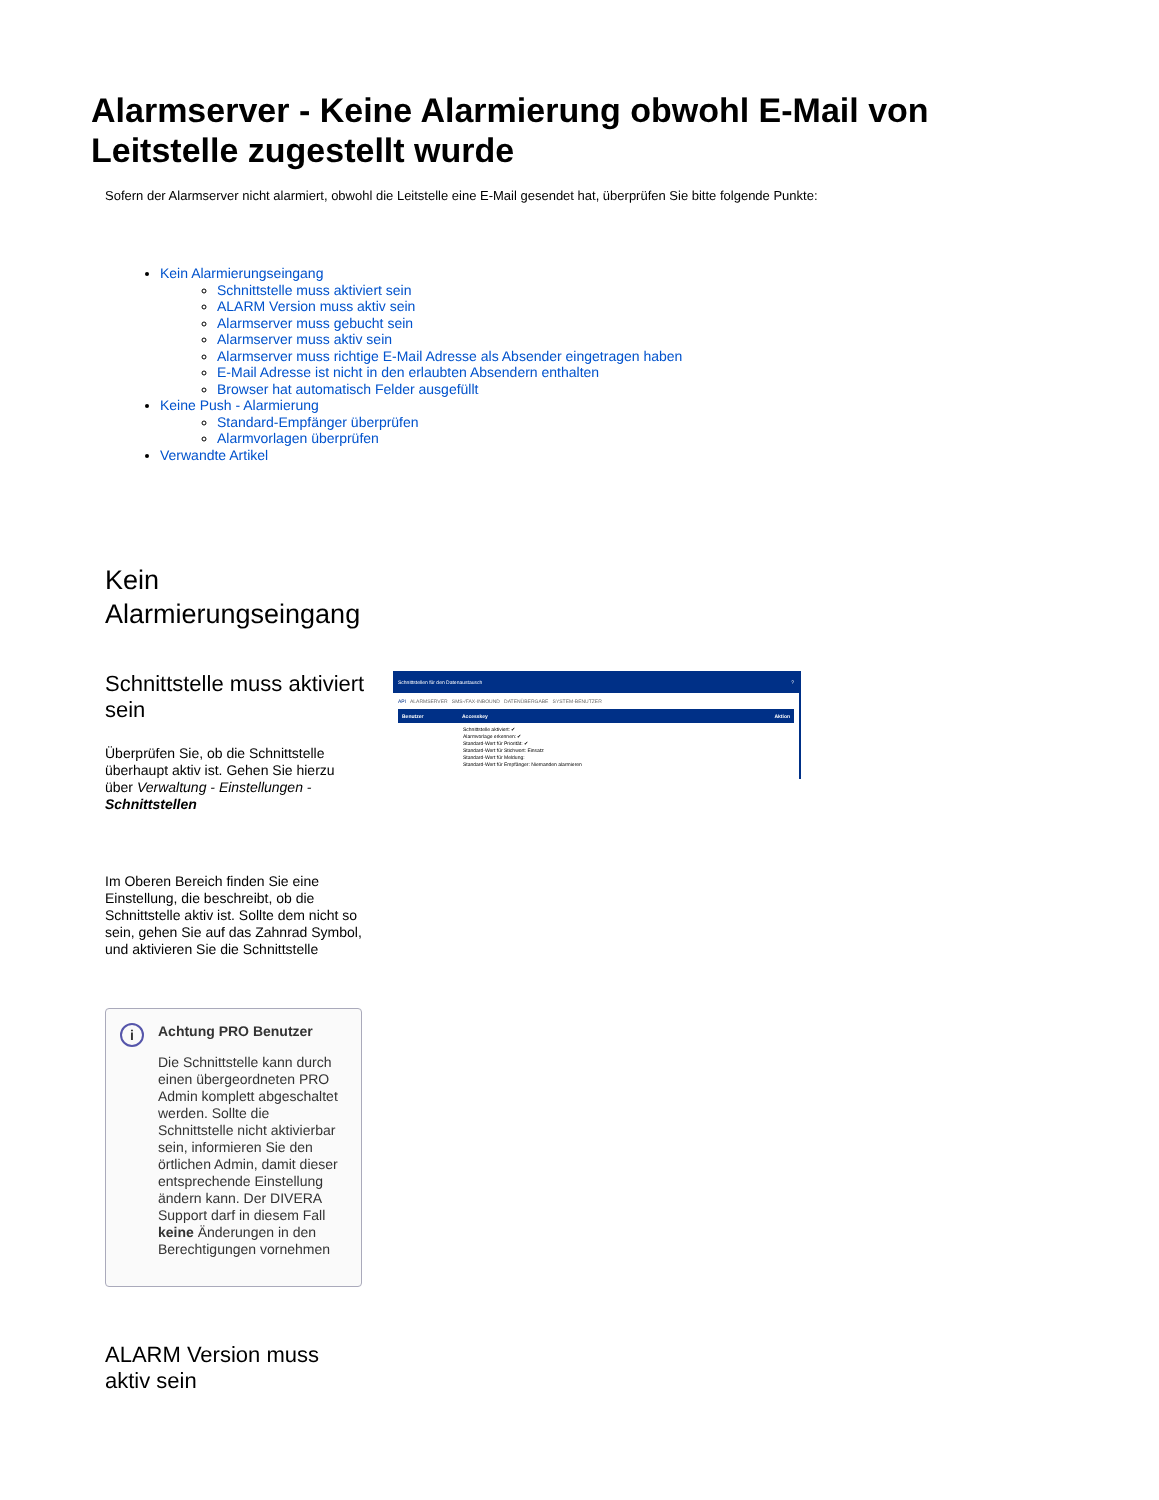Alarmserver - Keine Alarmierung obwohl E-Mail von Leitstelle zugestellt wurde
Sofern der Alarmserver nicht alarmiert, obwohl die Leitstelle eine E-Mail gesendet hat, überprüfen Sie bitte folgende Punkte:
Kein Alarmierungseingang
Schnittstelle muss aktiviert sein
ALARM Version muss aktiv sein
Alarmserver muss gebucht sein
Alarmserver muss aktiv sein
Alarmserver muss richtige E-Mail Adresse als Absender eingetragen haben
E-Mail Adresse ist nicht in den erlaubten Absendern enthalten
Browser hat automatisch Felder ausgefüllt
Keine Push - Alarmierung
Standard-Empfänger überprüfen
Alarmvorlagen überprüfen
Verwandte Artikel
Kein
Alarmierungseingang
Schnittstelle muss aktiviert sein
Überprüfen Sie, ob die Schnittstelle überhaupt aktiv ist. Gehen Sie hierzu über Verwaltung - Einstellungen - Schnittstellen
Im Oberen Bereich finden Sie eine Einstellung, die beschreibt, ob die Schnittstelle aktiv ist. Sollte dem nicht so sein, gehen Sie auf das Zahnrad Symbol, und aktivieren Sie die Schnittstelle
i
Achtung PRO Benutzer
Die Schnittstelle kann durch einen übergeordneten PRO Admin komplett abgeschaltet werden. Sollte die Schnittstelle nicht aktivierbar sein, informieren Sie den örtlichen Admin, damit dieser entsprechende Einstellung ändern kann. Der DIVERA Support darf in diesem Fall keine Änderungen in den Berechtigungen vornehmen
ALARM Version muss aktiv sein
Schnittstellen für den Datenaustausch?
API ALARMSERVER SMS-/FAX-INBOUND DATENÜBERGABE SYSTEM-BENUTZER
Benutzer Accesskey Aktion
Schnittstelle aktiviert: ✔
Alarmvorlage erkennen: ✔
Standard-Wert für Priorität: ✔
Standard-Wert für Stichwort: Einsatz
Standard-Wert für Meldung:
Standard-Wert für Empfänger: Niemanden alarmieren